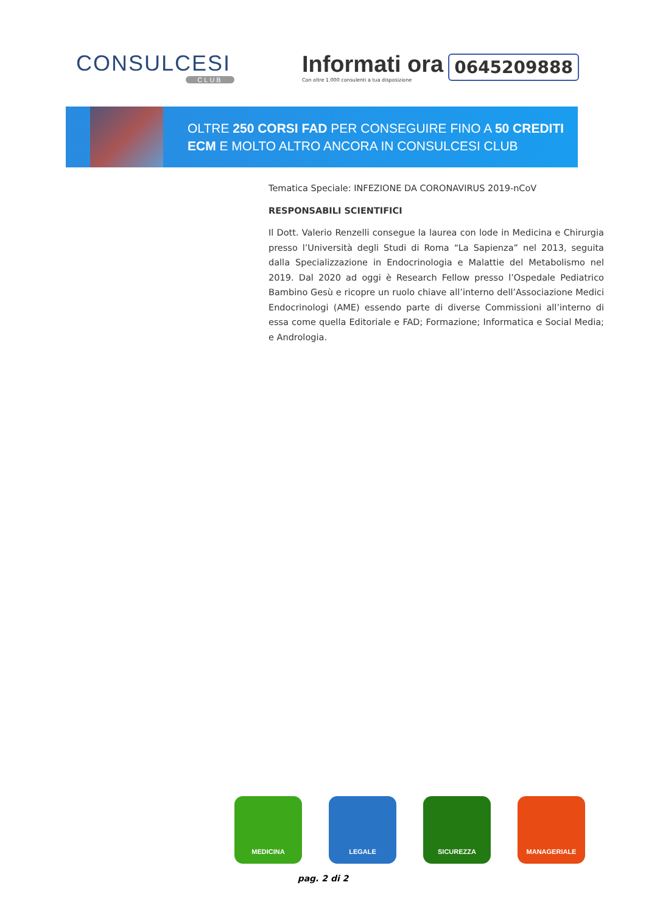CONSULCESI
CLUB
Informati ora
Con oltre 1.000 consulenti a tua disposizione
0645209888
OLTRE 250 CORSI FAD PER CONSEGUIRE FINO A 50 CREDITI
ECM E MOLTO ALTRO ANCORA IN CONSULCESI CLUB
Tematica Speciale: INFEZIONE DA CORONAVIRUS 2019-nCoV
RESPONSABILI SCIENTIFICI
Il Dott. Valerio Renzelli consegue la laurea con lode in Medicina e Chirurgia presso l’Università degli Studi di Roma “La Sapienza” nel 2013, seguita dalla Specializzazione in Endocrinologia e Malattie del Metabolismo nel 2019. Dal 2020 ad oggi è Research Fellow presso l’Ospedale Pediatrico Bambino Gesù e ricopre un ruolo chiave all’interno dell’Associazione Medici Endocrinologi (AME) essendo parte di diverse Commissioni all’interno di essa come quella Editoriale e FAD; Formazione; Informatica e Social Media; e Andrologia.
MEDICINA LEGALE SICUREZZA MANAGERIALE
pag. 2 di 2